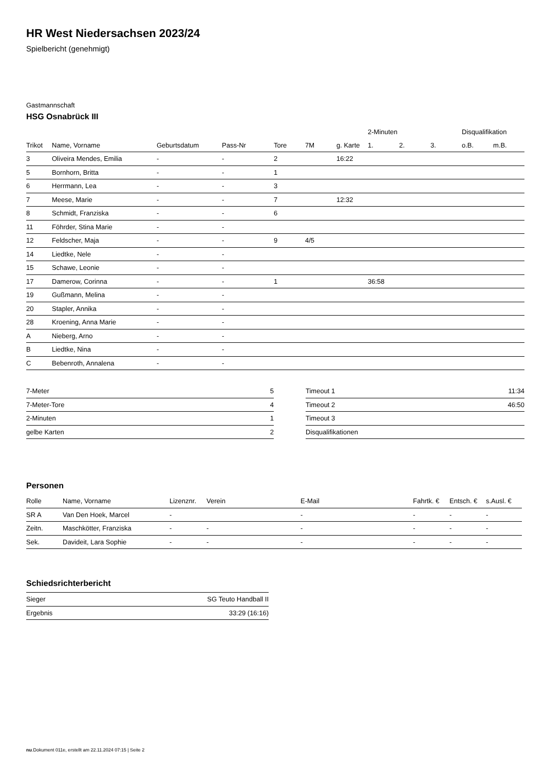HR West Niedersachsen 2023/24
Spielbericht (genehmigt)
Gastmannschaft
HSG Osnabrück III
| | | | | | | | 2-Minuten | | | Disqualifikation | |
| --- | --- | --- | --- | --- | --- | --- | --- | --- | --- | --- | --- |
| Trikot | Name, Vorname | Geburtsdatum | Pass-Nr | Tore | 7M | g. Karte | 1. | 2. | 3. | o.B. | m.B. |
| 3 | Oliveira Mendes, Emilia | - | - | 2 | | 16:22 | | | | | |
| 5 | Bornhorn, Britta | - | - | 1 | | | | | | | |
| 6 | Herrmann, Lea | - | - | 3 | | | | | | | |
| 7 | Meese, Marie | - | - | 7 | | 12:32 | | | | | |
| 8 | Schmidt, Franziska | - | - | 6 | | | | | | | |
| 11 | Föhrder, Stina Marie | - | - | | | | | | | | |
| 12 | Feldscher, Maja | - | - | 9 | 4/5 | | | | | | |
| 14 | Liedtke, Nele | - | - | | | | | | | | |
| 15 | Schawe, Leonie | - | - | | | | | | | | |
| 17 | Damerow, Corinna | - | - | 1 | | | 36:58 | | | | |
| 19 | Gußmann, Melina | - | - | | | | | | | | |
| 20 | Stapler, Annika | - | - | | | | | | | | |
| 28 | Kroening, Anna Marie | - | - | | | | | | | | |
| A | Nieberg, Arno | - | - | | | | | | | | |
| B | Liedtke, Nina | - | - | | | | | | | | |
| C | Bebenroth, Annalena | - | - | | | | | | | | |
| 7-Meter | 5 |
| 7-Meter-Tore | 4 |
| 2-Minuten | 1 |
| gelbe Karten | 2 |
| Timeout 1 | 11:34 |
| Timeout 2 | 46:50 |
| Timeout 3 | |
| Disqualifikationen | |
Personen
| Rolle | Name, Vorname | Lizenznr. | Verein | E-Mail | Fahrtk. € | Entsch. € | s.Ausl. € |
| --- | --- | --- | --- | --- | --- | --- | --- |
| SR A | Van Den Hoek, Marcel | - | | - | - | - | - |
| Zeitn. | Maschkötter, Franziska | - | - | - | - | - | - |
| Sek. | Davideit, Lara Sophie | - | - | - | - | - | - |
Schiedsrichterbericht
| Sieger | SG Teuto Handball II |
| Ergebnis | 33:29 (16:16) |
nu.Dokument 011e, erstellt am 22.11.2024 07:15 | Seite 2